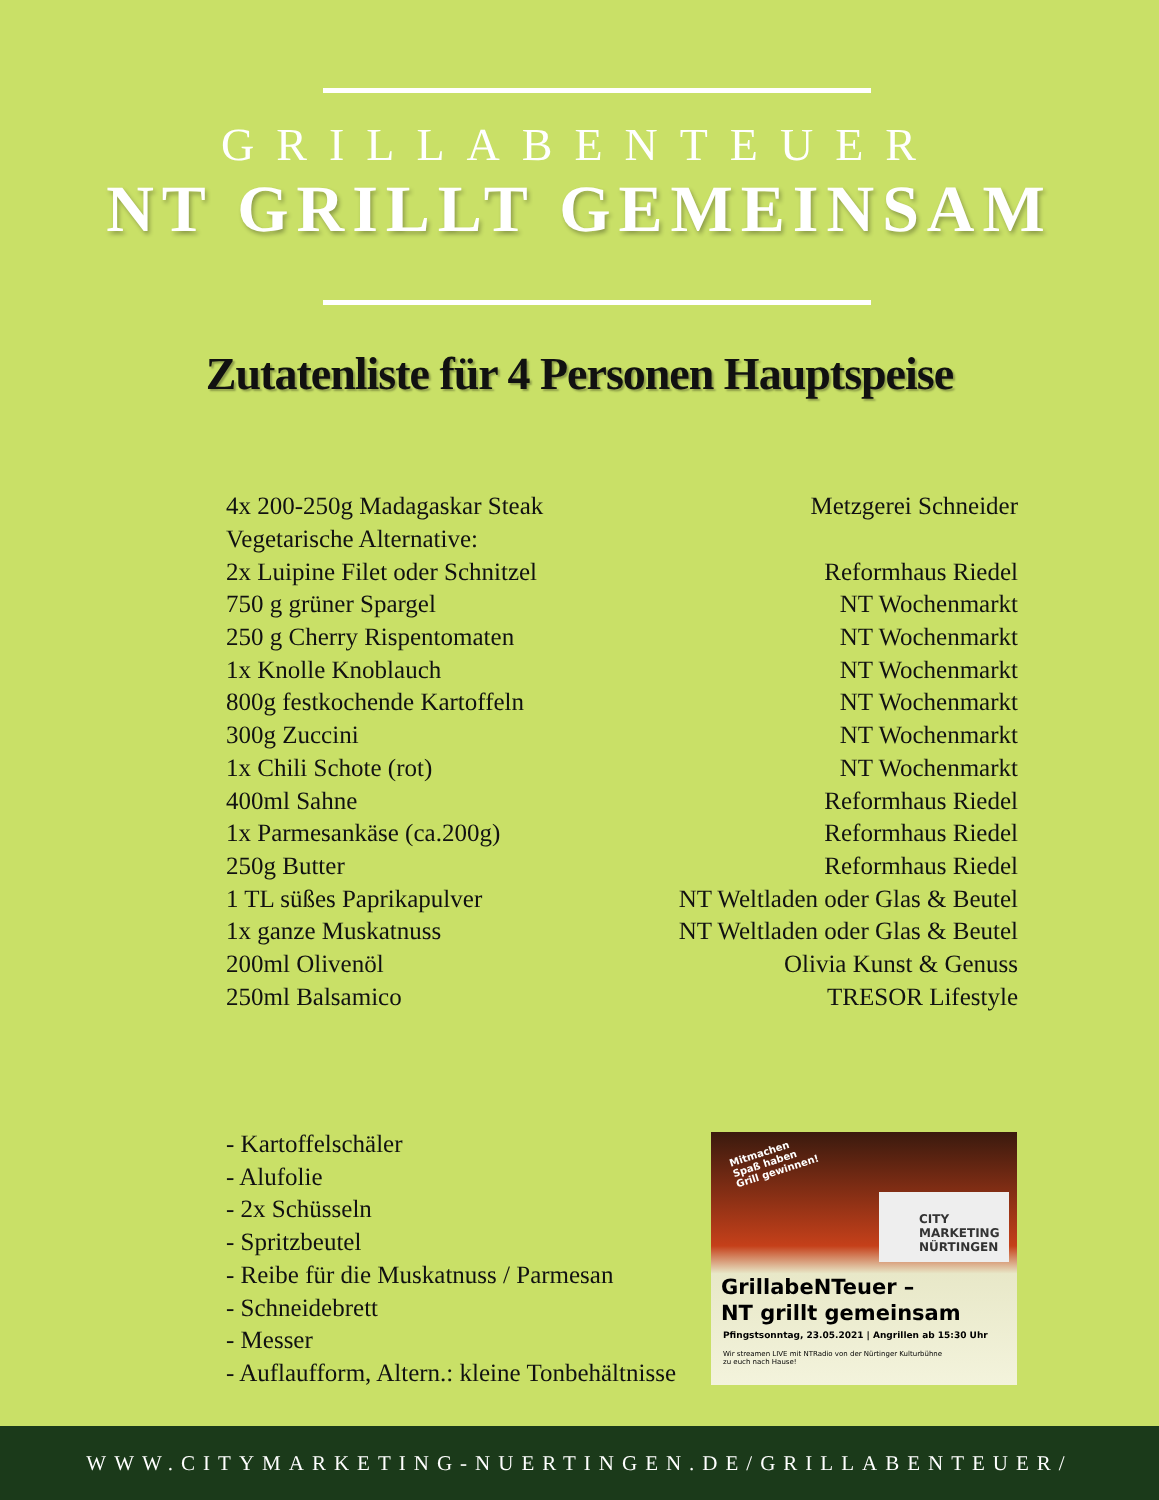GRILLABENTEUER
NT GRILLT GEMEINSAM
Zutatenliste für 4 Personen Hauptspeise
| 4x 200-250g Madagaskar Steak | Metzgerei Schneider |
| Vegetarische Alternative: | |
| 2x Luipine Filet oder Schnitzel | Reformhaus Riedel |
| 750 g grüner Spargel | NT Wochenmarkt |
| 250 g Cherry Rispentomaten | NT Wochenmarkt |
| 1x Knolle Knoblauch | NT Wochenmarkt |
| 800g festkochende Kartoffeln | NT Wochenmarkt |
| 300g Zuccini | NT Wochenmarkt |
| 1x Chili Schote (rot) | NT Wochenmarkt |
| 400ml Sahne | Reformhaus Riedel |
| 1x Parmesankäse (ca.200g) | Reformhaus Riedel |
| 250g Butter | Reformhaus Riedel |
| 1 TL süßes Paprikapulver | NT Weltladen oder Glas & Beutel |
| 1x ganze Muskatnuss | NT Weltladen oder Glas & Beutel |
| 200ml Olivenöl | Olivia Kunst & Genuss |
| 250ml Balsamico | TRESOR Lifestyle |
- Kartoffelschäler
- Alufolie
- 2x Schüsseln
- Spritzbeutel
- Reibe für die Muskatnuss / Parmesan
- Schneidebrett
- Messer
- Auflaufform, Altern.: kleine Tonbehältnisse
Mitmachen
Spaß haben
Grill gewinnen!
CITY
MARKETING
NÜRTINGEN
GrillabeNTeuer –
NT grillt gemeinsam
Pfingstsonntag, 23.05.2021 | Angrillen ab 15:30 Uhr
Wir streamen LIVE mit NTRadio von der Nürtinger Kulturbühne
zu euch nach Hause!
WWW.CITYMARKETING-NUERTINGEN.DE/GRILLABENTEUER/